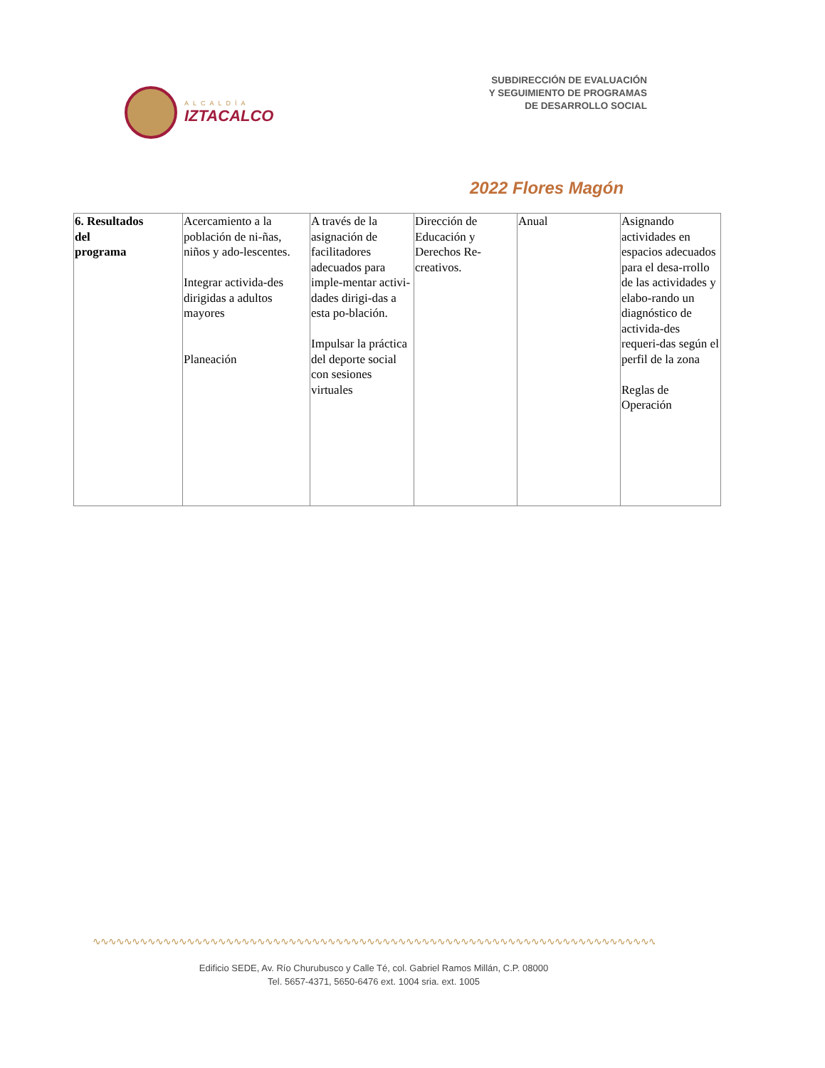ALCALDÍA
IZTACALCO
SUBDIRECCIÓN DE EVALUACIÓN
Y SEGUIMIENTO DE PROGRAMAS
DE DESARROLLO SOCIAL
2022 Flores Magón
| 6. Resultados del programa | Acercamiento a la población de ni-ñas, niños y ado-lescentes. Integrar activida-des dirigidas a adultos mayores Planeación | A través de la asignación de facilitadores adecuados para imple-mentar activi-dades dirigi-das a esta po-blación. Impulsar la práctica del deporte social con sesiones virtuales | Dirección de Educación y Derechos Re-creativos. | Anual | Asignando actividades en espacios adecuados para el desa-rrollo de las actividades y elabo-rando un diagnóstico de activida-des requeri-das según el perfil de la zona Reglas de Operación |
∿∿∿∿∿∿∿∿∿∿∿∿∿∿∿∿∿∿∿∿∿∿∿∿∿∿∿∿∿∿∿∿∿∿∿∿∿∿∿∿∿∿∿∿∿∿∿∿∿∿∿∿∿∿∿∿∿∿∿∿∿∿∿∿∿∿∿∿∿∿∿∿∿∿∿∿∿∿
Edificio SEDE, Av. Río Churubusco y Calle Té, col. Gabriel Ramos Millán, C.P. 08000
Tel. 5657-4371, 5650-6476 ext. 1004 sria. ext. 1005